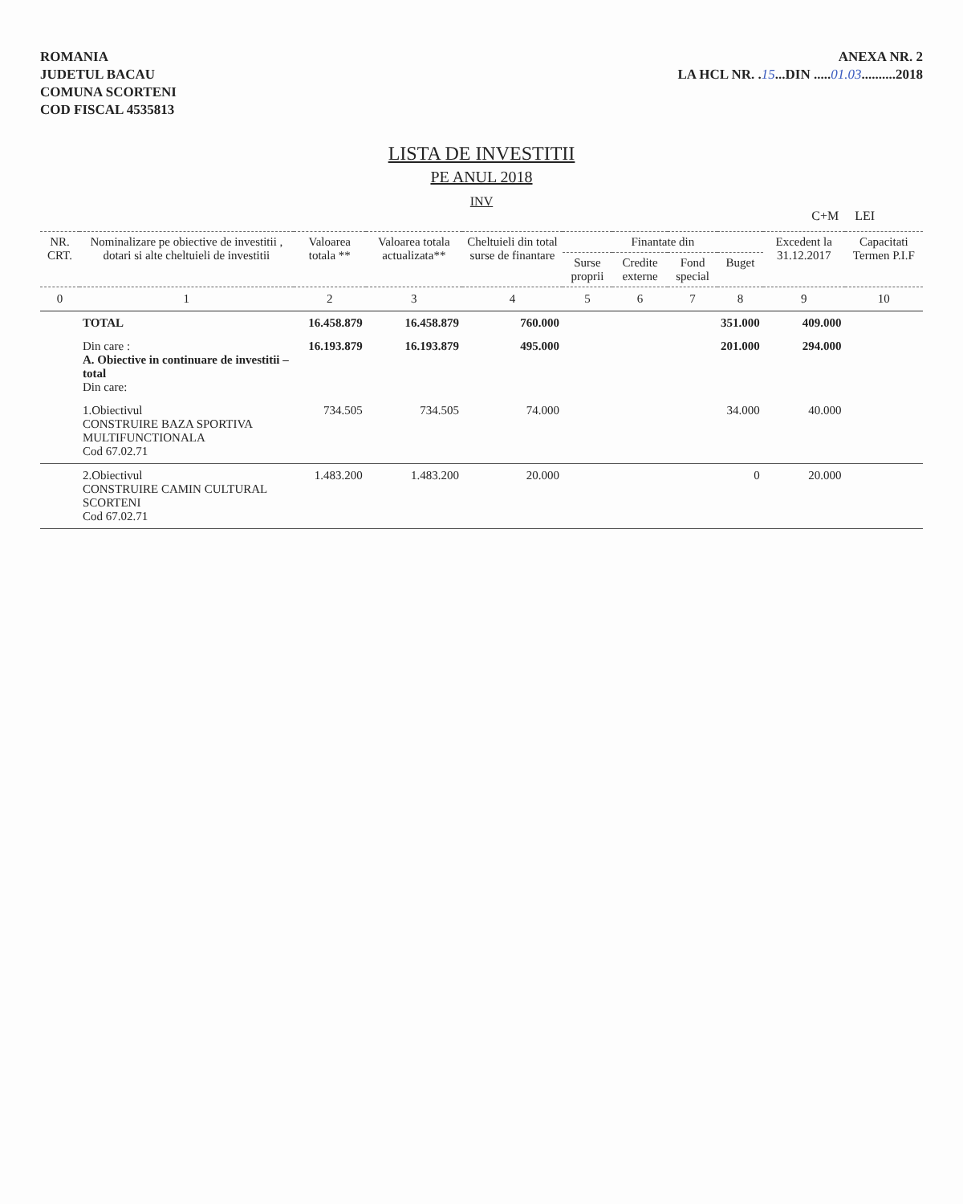ROMANIA
JUDETUL BACAU
COMUNA SCORTENI
COD FISCAL 4535813
ANEXA NR. 2
LA HCL NR. .15...DIN .....01.03..........2018
LISTA DE INVESTITII
PE ANUL 2018
INV
C+M LEI
| NR. CRT. | Nominalizare pe obiective de investitii , dotari si alte cheltuieli de investitii | Valoarea totala ** | Valoarea totala actualizata** | Cheltuieli din total surse de finantare | Finantate din | | | | Excedent la 31.12.2017 | Capacitati Termen P.I.F |
| --- | --- | --- | --- | --- | --- | --- | --- | --- | --- | --- |
| | | | | | Surse proprii | Credite externe | Fond special | Buget | | |
| 0 | 1 | 2 | 3 | 4 | 5 | 6 | 7 | 8 | 9 | 10 |
| | TOTAL | 16.458.879 | 16.458.879 | 760.000 | | | | 351.000 | 409.000 | |
| | Din care : A. Obiective in continuare de investitii – total Din care: | 16.193.879 | 16.193.879 | 495.000 | | | | 201.000 | 294.000 | |
| | 1.Obiectivul CONSTRUIRE BAZA SPORTIVA MULTIFUNCTIONALA Cod 67.02.71 | 734.505 | 734.505 | 74.000 | | | | 34.000 | 40.000 | |
| | 2.Obiectivul CONSTRUIRE CAMIN CULTURAL SCORTENI Cod 67.02.71 | 1.483.200 | 1.483.200 | 20.000 | | | | 0 | 20.000 | |